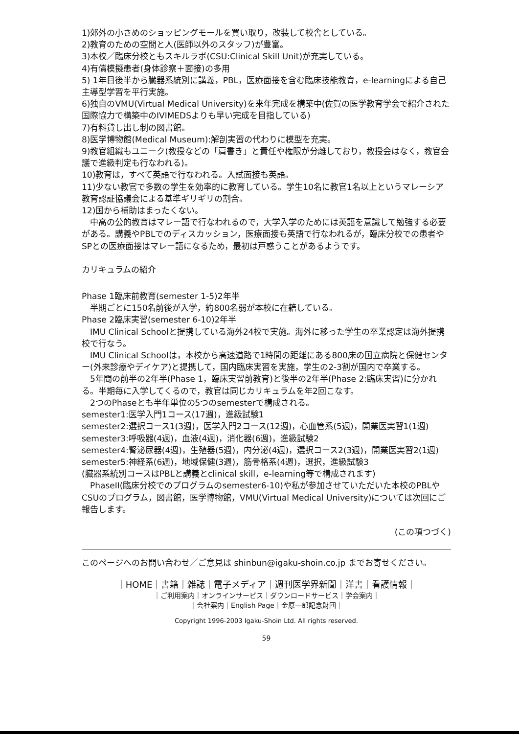1)郊外の小さめのショッピングモールを買い取り，改装して校舎としている。
2)教育のための空間と人(医師以外のスタッフ)が豊富。
3)本校／臨床分校ともスキルラボ(CSU:Clinical Skill Unit)が充実している。
4)有償模擬患者(身体診察＋面接)の多用
5) 1年目後半から臓器系統別に講義，PBL，医療面接を含む臨床技能教育，e-learningによる自己主導型学習を平行実施。
6)独自のVMU(Virtual Medical University)を来年完成を構築中(佐賀の医学教育学会で紹介された国際協力で構築中のIVIMEDSよりも早い完成を目指している)
7)有料貸し出し制の図書館。
8)医学博物館(Medical Museum):解剖実習の代わりに模型を充実。
9)教官組織もユニーク(教授などの「肩書き」と責任や権限が分離しており，教授会はなく，教官会議で進級判定も行なわれる)。
10)教育は，すべて英語で行なわれる。入試面接も英語。
11)少ない教官で多数の学生を効率的に教育している。学生10名に教官1名以上というマレーシア教育認証協議会による基準ギリギリの割合。
12)国から補助はまったくない。
中高の公的教育はマレー語で行なわれるので，大学入学のためには英語を意識して勉強する必要がある。講義やPBLでのディスカッション，医療面接も英語で行なわれるが，臨床分校での患者やSPとの医療面接はマレー語になるため，最初は戸惑うことがあるようです。
カリキュラムの紹介
Phase 1臨床前教育(semester 1-5)2年半
半期ごとに150名前後が入学，約800名弱が本校に在籍している。
Phase 2臨床実習(semester 6-10)2年半
IMU Clinical Schoolと提携している海外24校で実施。海外に移った学生の卒業認定は海外提携校で行なう。
IMU Clinical Schoolは，本校から高速道路で1時間の距離にある800床の国立病院と保健センター(外来診療やデイケア)と提携して，国内臨床実習を実施，学生の2-3割が国内で卒業する。
5年間の前半の2年半(Phase 1，臨床実習前教育)と後半の2年半(Phase 2:臨床実習)に分かれる。半期毎に入学してくるので，教官は同じカリキュラムを年2回こなす。
2つのPhaseとも半年単位の5つのsemesterで構成される。
semester1:医学入門1コース(17週)，進級試験1
semester2:選択コース1(3週)，医学入門2コース(12週)，心血管系(5週)，開業医実習1(1週)
semester3:呼吸器(4週)，血液(4週)，消化器(6週)，進級試験2
semester4:腎泌尿器(4週)，生殖器(5週)，内分泌(4週)，選択コース2(3週)，開業医実習2(1週)
semester5:神経系(6週)，地域保健(3週)，筋骨格系(4週)，選択，進級試験3
(臓器系統別コースはPBLと講義とclinical skill，e-learning等で構成されます)
PhaseII(臨床分校でのプログラムのsemester6-10)や私が参加させていただいた本校のPBLやCSUのプログラム，図書館，医学博物館，VMU(Virtual Medical University)については次回にご報告します。
(この項つづく)
このページへのお問い合わせ／ご意見は shinbun@igaku-shoin.co.jp までお寄せください。
｜HOME｜書籍｜雑誌｜電子メディア｜週刊医学界新聞｜洋書｜看護情報｜
｜ご利用案内｜オンラインサービス｜ダウンロードサービス｜学会案内｜
｜会社案内｜English Page｜金原一郎記念財団｜
Copyright 1996-2003 Igaku-Shoin Ltd. All rights reserved.
59